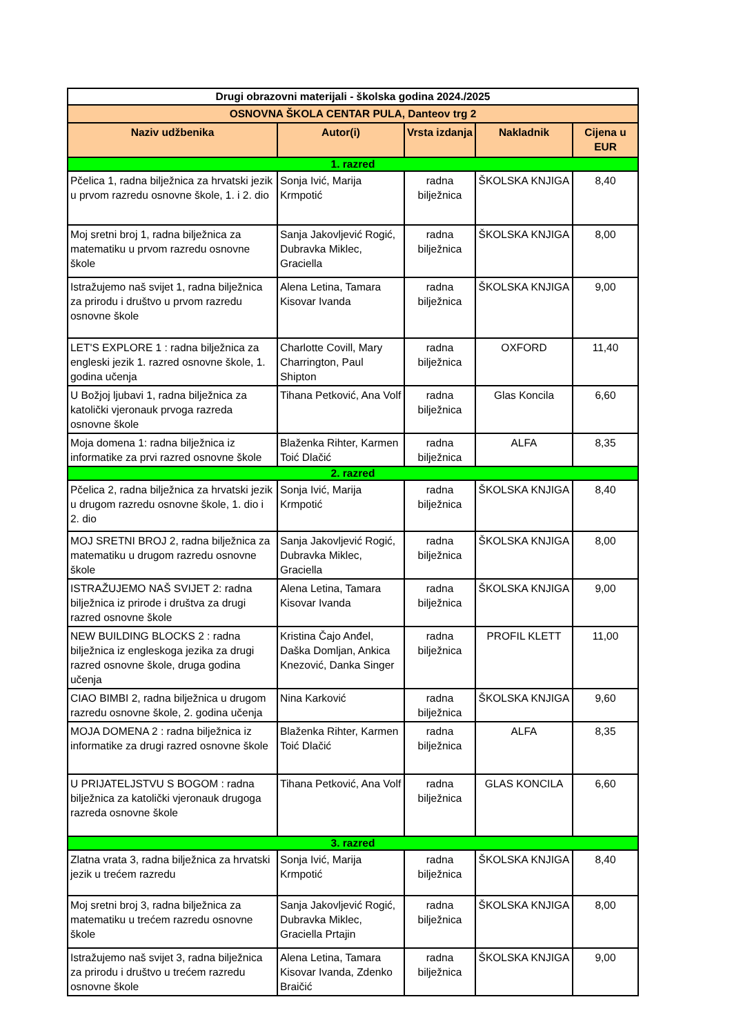| Drugi obrazovni materijali - školska godina 2024./2025 | | | | |
| OSNOVNA ŠKOLA CENTAR PULA, Danteov trg 2 | | | | |
| Naziv udžbenika | Autor(i) | Vrsta izdanja | Nakladnik | Cijena u EUR |
| 1. razred | | | | |
| Pčelica 1, radna bilježnica za hrvatski jezik u prvom razredu osnovne škole, 1. i 2. dio | Sonja Ivić, Marija Krmpotić | radna bilježnica | ŠKOLSKA KNJIGA | 8,40 |
| Moj sretni broj 1, radna bilježnica za matematiku u prvom razredu osnovne škole | Sanja Jakovljević Rogić, Dubravka Miklec, Graciella | radna bilježnica | ŠKOLSKA KNJIGA | 8,00 |
| Istražujemo naš svijet 1, radna bilježnica za prirodu i društvo u prvom razredu osnovne škole | Alena Letina, Tamara Kisovar Ivanda | radna bilježnica | ŠKOLSKA KNJIGA | 9,00 |
| LET'S EXPLORE 1 : radna bilježnica za engleski jezik 1. razred osnovne škole, 1. godina učenja | Charlotte Covill, Mary Charrington, Paul Shipton | radna bilježnica | OXFORD | 11,40 |
| U Božjoj ljubavi 1, radna bilježnica za katolički vjeronauk prvoga razreda osnovne škole | Tihana Petković, Ana Volf | radna bilježnica | Glas Koncila | 6,60 |
| Moja domena 1: radna bilježnica iz informatike za prvi razred osnovne škole | Blaženka Rihter, Karmen Toić Dlačić | radna bilježnica | ALFA | 8,35 |
| 2. razred | | | | |
| Pčelica 2, radna bilježnica za hrvatski jezik u drugom razredu osnovne škole, 1. dio i 2. dio | Sonja Ivić, Marija Krmpotić | radna bilježnica | ŠKOLSKA KNJIGA | 8,40 |
| MOJ SRETNI BROJ 2, radna bilježnica za matematiku u drugom razredu osnovne škole | Sanja Jakovljević Rogić, Dubravka Miklec, Graciella | radna bilježnica | ŠKOLSKA KNJIGA | 8,00 |
| ISTRAŽUJEMO NAŠ SVIJET 2: radna bilježnica iz prirode i društva za drugi razred osnovne škole | Alena Letina, Tamara Kisovar Ivanda | radna bilježnica | ŠKOLSKA KNJIGA | 9,00 |
| NEW BUILDING BLOCKS 2 : radna bilježnica iz engleskoga jezika za drugi razred osnovne škole, druga godina učenja | Kristina Čajo Anđel, Daška Domljan, Ankica Knezović, Danka Singer | radna bilježnica | PROFIL KLETT | 11,00 |
| CIAO BIMBI 2, radna bilježnica u drugom razredu osnovne škole, 2. godina učenja | Nina Karković | radna bilježnica | ŠKOLSKA KNJIGA | 9,60 |
| MOJA DOMENA 2 : radna bilježnica iz informatike za drugi razred osnovne škole | Blaženka Rihter, Karmen Toić Dlačić | radna bilježnica | ALFA | 8,35 |
| U PRIJATELJSTVU S BOGOM : radna bilježnica za katolički vjeronauk drugoga razreda osnovne škole | Tihana Petković, Ana Volf | radna bilježnica | GLAS KONCILA | 6,60 |
| 3. razred | | | | |
| Zlatna vrata 3, radna bilježnica za hrvatski jezik u trećem razredu | Sonja Ivić, Marija Krmpotić | radna bilježnica | ŠKOLSKA KNJIGA | 8,40 |
| Moj sretni broj 3, radna bilježnica za matematiku u trećem razredu osnovne škole | Sanja Jakovljević Rogić, Dubravka Miklec, Graciella Prtajin | radna bilježnica | ŠKOLSKA KNJIGA | 8,00 |
| Istražujemo naš svijet 3, radna bilježnica za prirodu i društvo u trećem razredu osnovne škole | Alena Letina, Tamara Kisovar Ivanda, Zdenko Braičić | radna bilježnica | ŠKOLSKA KNJIGA | 9,00 |